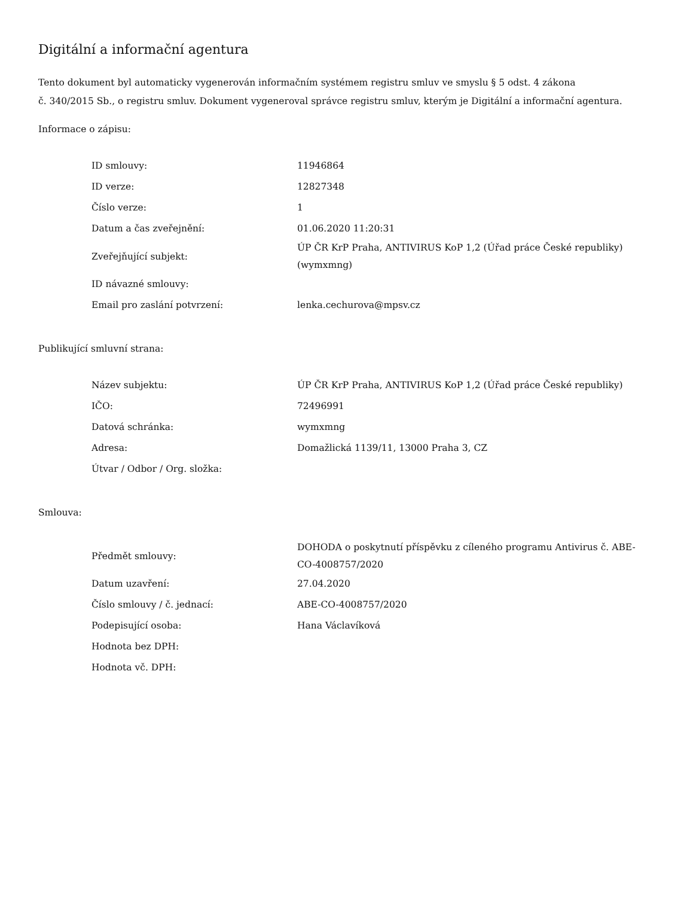Digitální a informační agentura
Tento dokument byl automaticky vygenerován informačním systémem registru smluv ve smyslu § 5 odst. 4 zákona
č. 340/2015 Sb., o registru smluv. Dokument vygeneroval správce registru smluv, kterým je Digitální a informační agentura.
Informace o zápisu:
| ID smlouvy: | 11946864 |
| ID verze: | 12827348 |
| Číslo verze: | 1 |
| Datum a čas zveřejnění: | 01.06.2020 11:20:31 |
| Zveřejňující subjekt: | ÚP ČR KrP Praha, ANTIVIRUS KoP 1,2 (Úřad práce České republiky) (wymxmng) |
| ID návazné smlouvy: | |
| Email pro zaslání potvrzení: | lenka.cechurova@mpsv.cz |
Publikující smluvní strana:
| Název subjektu: | ÚP ČR KrP Praha, ANTIVIRUS KoP 1,2 (Úřad práce České republiky) |
| IČO: | 72496991 |
| Datová schránka: | wymxmng |
| Adresa: | Domažlická 1139/11, 13000 Praha 3, CZ |
| Útvar / Odbor / Org. složka: | |
Smlouva:
| Předmět smlouvy: | DOHODA o poskytnutí příspěvku z cíleného programu Antivirus č. ABE-CO-4008757/2020 |
| Datum uzavření: | 27.04.2020 |
| Číslo smlouvy / č. jednací: | ABE-CO-4008757/2020 |
| Podepisující osoba: | Hana Václavíková |
| Hodnota bez DPH: | |
| Hodnota vč. DPH: | |